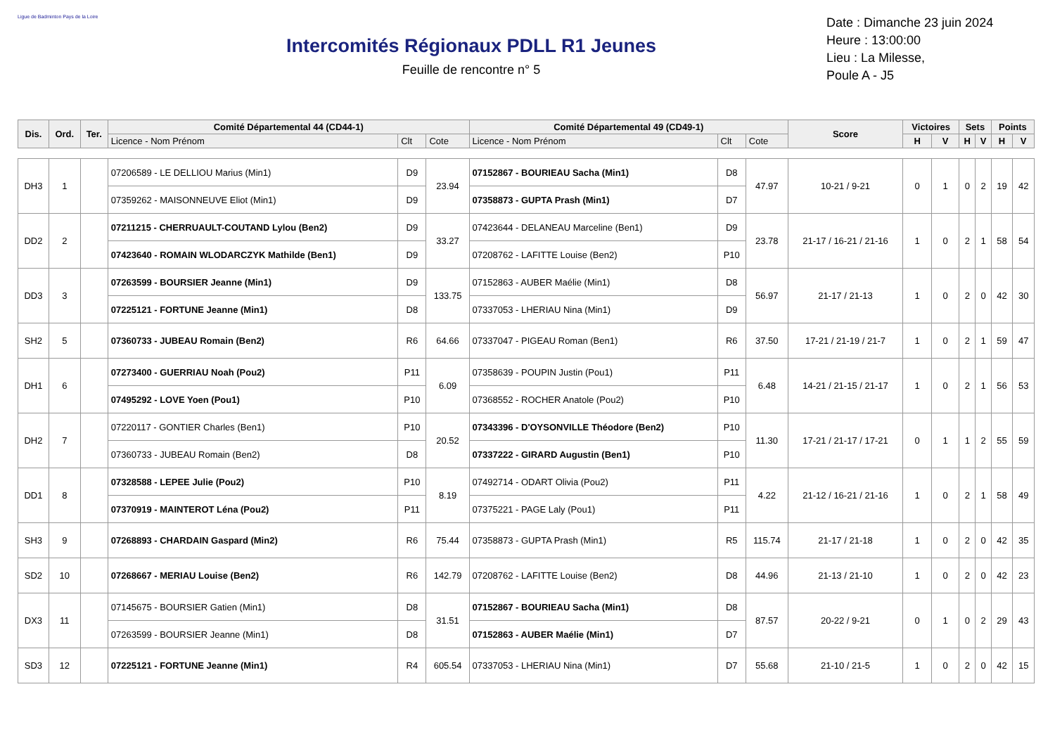Ligue de Badminton Pays de la Loire
Intercomités Régionaux PDLL R1 Jeunes
Feuille de rencontre n° 5
Date : Dimanche 23 juin 2024
Heure : 13:00:00
Lieu : La Milesse,
Poule A - J5
| Dis. | Ord. | Ter. | Comité Départemental 44 (CD44-1) | | | Comité Départemental 49 (CD49-1) | | | Score | Victoires | | Sets | | Points | |
| --- | --- | --- | --- | --- | --- | --- | --- | --- | --- | --- | --- | --- | --- | --- | --- |
| | | | Licence - Nom Prénom | Clt | Cote | Licence - Nom Prénom | Clt | Cote | | H | V | H | V | H | V |
| DH3 | 1 | | 07206589 - LE DELLIOU Marius (Min1) | D9 | 23.94 | 07152867 - BOURIEAU Sacha (Min1) | D8 | 47.97 | 10-21 / 9-21 | 0 | 1 | 0 | 2 | 19 | 42 |
| | | | 07359262 - MAISONNEUVE Eliot (Min1) | D9 | | 07358873 - GUPTA Prash (Min1) | D7 | | | | | | | | |
| DD2 | 2 | | 07211215 - CHERRUAULT-COUTAND Lylou (Ben2) | D9 | 33.27 | 07423644 - DELANEAU Marceline (Ben1) | D9 | 23.78 | 21-17 / 16-21 / 21-16 | 1 | 0 | 2 | 1 | 58 | 54 |
| | | | 07423640 - ROMAIN WLODARCZYK Mathilde (Ben1) | D9 | | 07208762 - LAFITTE Louise (Ben2) | P10 | | | | | | | | |
| DD3 | 3 | | 07263599 - BOURSIER Jeanne (Min1) | D9 | 133.75 | 07152863 - AUBER Maélie (Min1) | D8 | 56.97 | 21-17 / 21-13 | 1 | 0 | 2 | 0 | 42 | 30 |
| | | | 07225121 - FORTUNE Jeanne (Min1) | D8 | | 07337053 - LHERIAU Nina (Min1) | D9 | | | | | | | | |
| SH2 | 5 | | 07360733 - JUBEAU Romain (Ben2) | R6 | 64.66 | 07337047 - PIGEAU Roman (Ben1) | R6 | 37.50 | 17-21 / 21-19 / 21-7 | 1 | 0 | 2 | 1 | 59 | 47 |
| DH1 | 6 | | 07273400 - GUERRIAU Noah (Pou2) | P11 | 6.09 | 07358639 - POUPIN Justin (Pou1) | P11 | 6.48 | 14-21 / 21-15 / 21-17 | 1 | 0 | 2 | 1 | 56 | 53 |
| | | | 07495292 - LOVE Yoen (Pou1) | P10 | | 07368552 - ROCHER Anatole (Pou2) | P10 | | | | | | | | |
| DH2 | 7 | | 07220117 - GONTIER Charles (Ben1) | P10 | 20.52 | 07343396 - D'OYSONVILLE Théodore (Ben2) | P10 | 11.30 | 17-21 / 21-17 / 17-21 | 0 | 1 | 1 | 2 | 55 | 59 |
| | | | 07360733 - JUBEAU Romain (Ben2) | D8 | | 07337222 - GIRARD Augustin (Ben1) | P10 | | | | | | | | |
| DD1 | 8 | | 07328588 - LEPEE Julie (Pou2) | P10 | 8.19 | 07492714 - ODART Olivia (Pou2) | P11 | 4.22 | 21-12 / 16-21 / 21-16 | 1 | 0 | 2 | 1 | 58 | 49 |
| | | | 07370919 - MAINTEROT Léna (Pou2) | P11 | | 07375221 - PAGE Laly (Pou1) | P11 | | | | | | | | |
| SH3 | 9 | | 07268893 - CHARDAIN Gaspard (Min2) | R6 | 75.44 | 07358873 - GUPTA Prash (Min1) | R5 | 115.74 | 21-17 / 21-18 | 1 | 0 | 2 | 0 | 42 | 35 |
| SD2 | 10 | | 07268667 - MERIAU Louise (Ben2) | R6 | 142.79 | 07208762 - LAFITTE Louise (Ben2) | D8 | 44.96 | 21-13 / 21-10 | 1 | 0 | 2 | 0 | 42 | 23 |
| DX3 | 11 | | 07145675 - BOURSIER Gatien (Min1) | D8 | 31.51 | 07152867 - BOURIEAU Sacha (Min1) | D8 | 87.57 | 20-22 / 9-21 | 0 | 1 | 0 | 2 | 29 | 43 |
| | | | 07263599 - BOURSIER Jeanne (Min1) | D8 | | 07152863 - AUBER Maélie (Min1) | D7 | | | | | | | | |
| SD3 | 12 | | 07225121 - FORTUNE Jeanne (Min1) | R4 | 605.54 | 07337053 - LHERIAU Nina (Min1) | D7 | 55.68 | 21-10 / 21-5 | 1 | 0 | 2 | 0 | 42 | 15 |